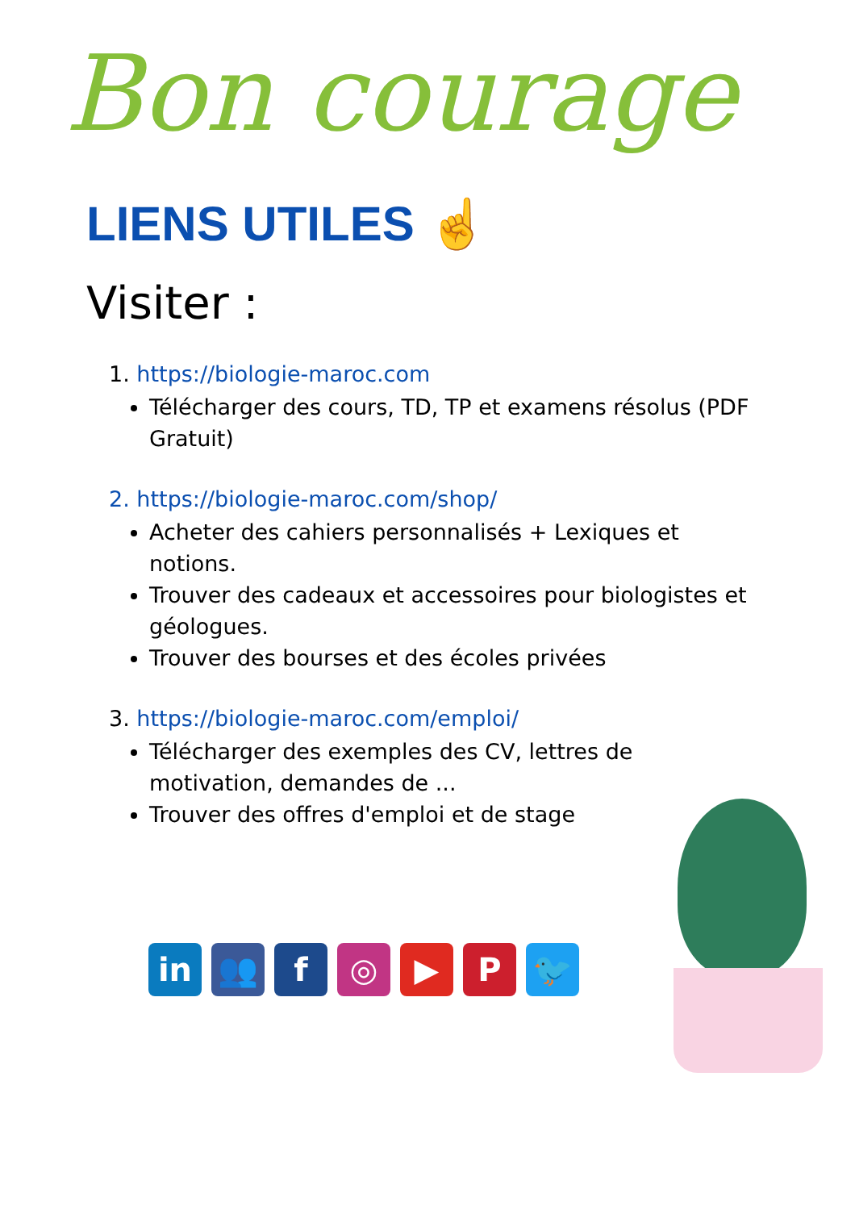Bon courage
LIENS UTILES ☝
Visiter :
1. https://biologie-maroc.com
Télécharger des cours, TD, TP et examens résolus (PDF Gratuit)
2. https://biologie-maroc.com/shop/
Acheter des cahiers personnalisés + Lexiques et notions.
Trouver des cadeaux et accessoires pour biologistes et géologues.
Trouver des bourses et des écoles privées
3. https://biologie-maroc.com/emploi/
Télécharger des exemples des CV, lettres de motivation, demandes de ...
Trouver des offres d'emploi et de stage
in 👥 f ◎ ▶ P 🐦